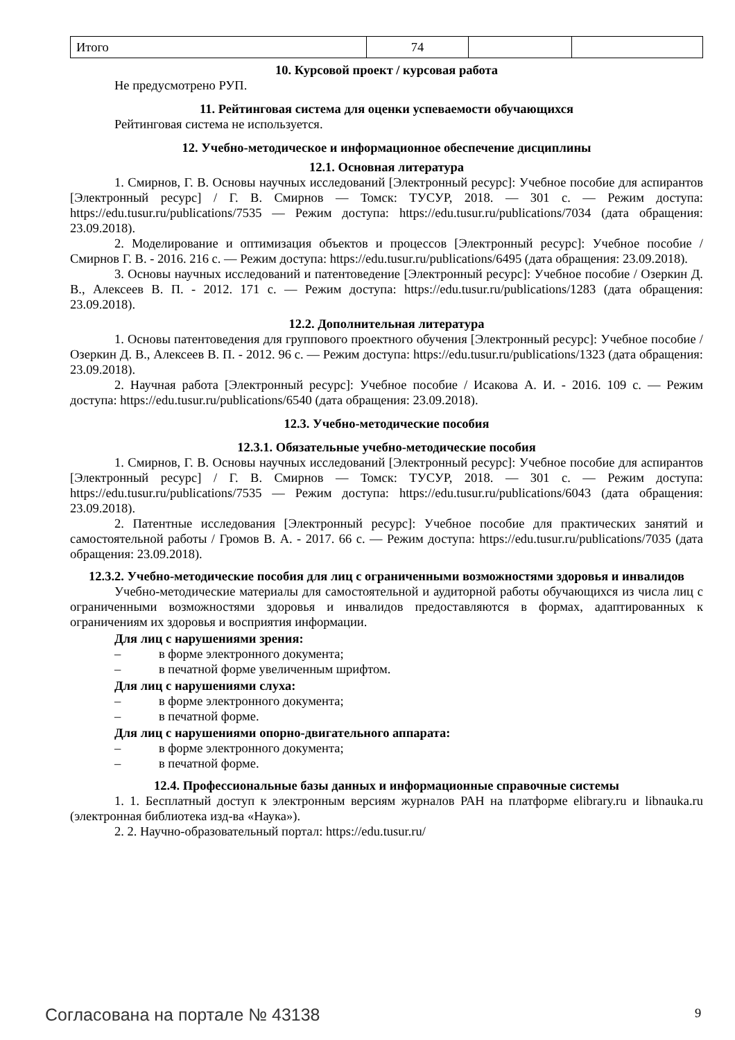| Итого | 74 | | |
10. Курсовой проект / курсовая работа
Не предусмотрено РУП.
11. Рейтинговая система для оценки успеваемости обучающихся
Рейтинговая система не используется.
12. Учебно-методическое и информационное обеспечение дисциплины
12.1. Основная литература
1. Смирнов, Г. В. Основы научных исследований [Электронный ресурс]: Учебное пособие для аспирантов [Электронный ресурс] / Г. В. Смирнов — Томск: ТУСУР, 2018. — 301 с. — Режим доступа: https://edu.tusur.ru/publications/7535 — Режим доступа: https://edu.tusur.ru/publications/7034 (дата обращения: 23.09.2018).
2. Моделирование и оптимизация объектов и процессов [Электронный ресурс]: Учебное пособие / Смирнов Г. В. - 2016. 216 с. — Режим доступа: https://edu.tusur.ru/publications/6495 (дата обращения: 23.09.2018).
3. Основы научных исследований и патентоведение [Электронный ресурс]: Учебное посо­бие / Озеркин Д. В., Алексеев В. П. - 2012. 171 с. — Режим доступа: https://edu.tusur.ru/publications/1283 (дата обращения: 23.09.2018).
12.2. Дополнительная литература
1. Основы патентоведения для группового проектного обучения [Электронный ресурс]: Учебное пособие / Озеркин Д. В., Алексеев В. П. - 2012. 96 с. — Режим доступа: https://edu.tusur.ru/publications/1323 (дата обращения: 23.09.2018).
2. Научная работа [Электронный ресурс]: Учебное пособие / Исакова А. И. - 2016. 109 с. — Режим доступа: https://edu.tusur.ru/publications/6540 (дата обращения: 23.09.2018).
12.3. Учебно-методические пособия
12.3.1. Обязательные учебно-методические пособия
1. Смирнов, Г. В. Основы научных исследований [Электронный ресурс]: Учебное пособие для аспирантов [Электронный ресурс] / Г. В. Смирнов — Томск: ТУСУР, 2018. — 301 с. — Режим доступа: https://edu.tusur.ru/publications/7535 — Режим доступа: https://edu.tusur.ru/publications/6043 (дата обращения: 23.09.2018).
2. Патентные исследования [Электронный ресурс]: Учебное пособие для практических за­нятий и самостоятельной работы / Громов В. А. - 2017. 66 с. — Режим доступа: https://edu.tusur.ru/publications/7035 (дата обращения: 23.09.2018).
12.3.2. Учебно-методические пособия для лиц с ограниченными возможностями здоровья и инвалидов
Учебно-методические материалы для самостоятельной и аудиторной работы обучающихся из числа лиц с ограниченными возможностями здоровья и инвалидов предоставляются в формах, адаптированных к ограничениям их здоровья и восприятия информации.
Для лиц с нарушениями зрения:
– в форме электронного документа;
– в печатной форме увеличенным шрифтом.
Для лиц с нарушениями слуха:
– в форме электронного документа;
– в печатной форме.
Для лиц с нарушениями опорно-двигательного аппарата:
– в форме электронного документа;
– в печатной форме.
12.4. Профессиональные базы данных и информационные справочные системы
1. 1. Бесплатный доступ к электронным версиям журналов РАН на платформе elibrary.ru и libnauka.ru (электронная библиотека изд-ва «Наука»).
2. 2. Научно-образовательный портал: https://edu.tusur.ru/
Согласована на портале № 43138 9